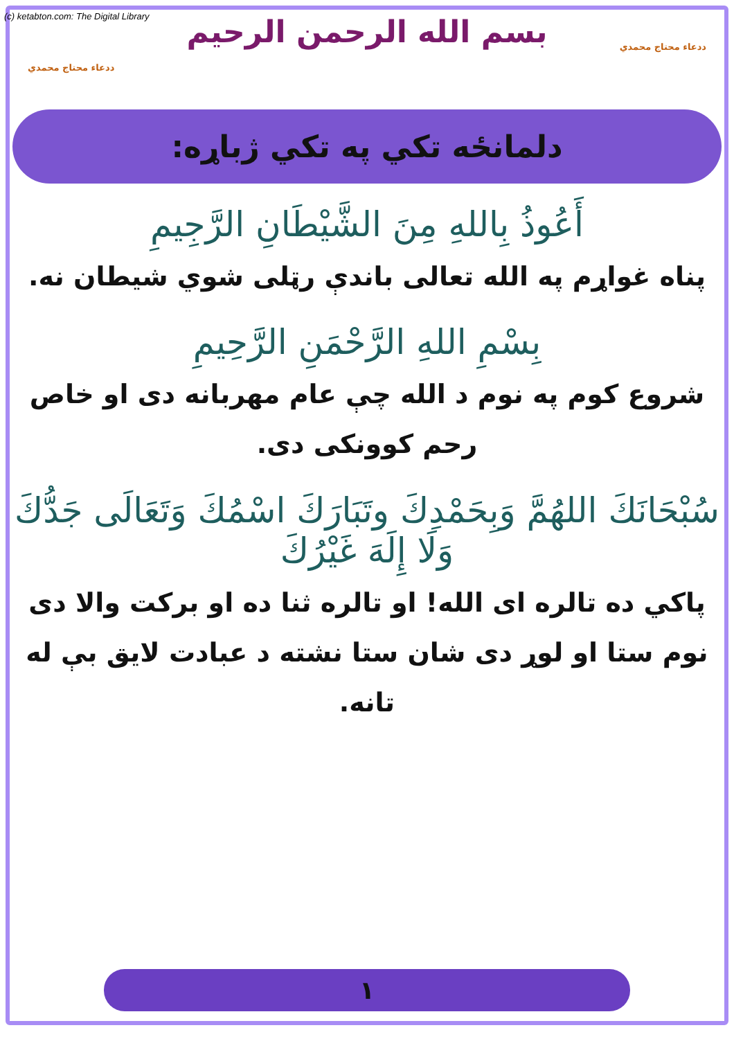(c) ketabton.com: The Digital Library
ددعاء محتاج محمدي
ددعاء محتاج محمدي
بسم الله الرحمن الرحيم
دلمانځه تکي په تکي ژباړه:
أَعُوذُ بِاللهِ مِنَ الشَّيْطَانِ الرَّجِيمِ
پناه غواړم په الله تعالی باندې رټلی شوي شیطان نه.
بِسْمِ اللهِ الرَّحْمَنِ الرَّحِيمِ
شروع کوم په نوم د الله چې عام مهربانه دی او خاص رحم کوونکی دی.
سُبْحَانَكَ اللهُمَّ وَبِحَمْدِكَ وتَبَارَكَ اسْمُكَ وَتَعَالَى جَدُّكَ وَلَا إِلَهَ غَيْرُكَ
پاکي ده تالره ای الله! او تالره ثنا ده او برکت والا دی نوم ستا او لوړ دی شان ستا نشته د عبادت لایق بې له تانه.
١